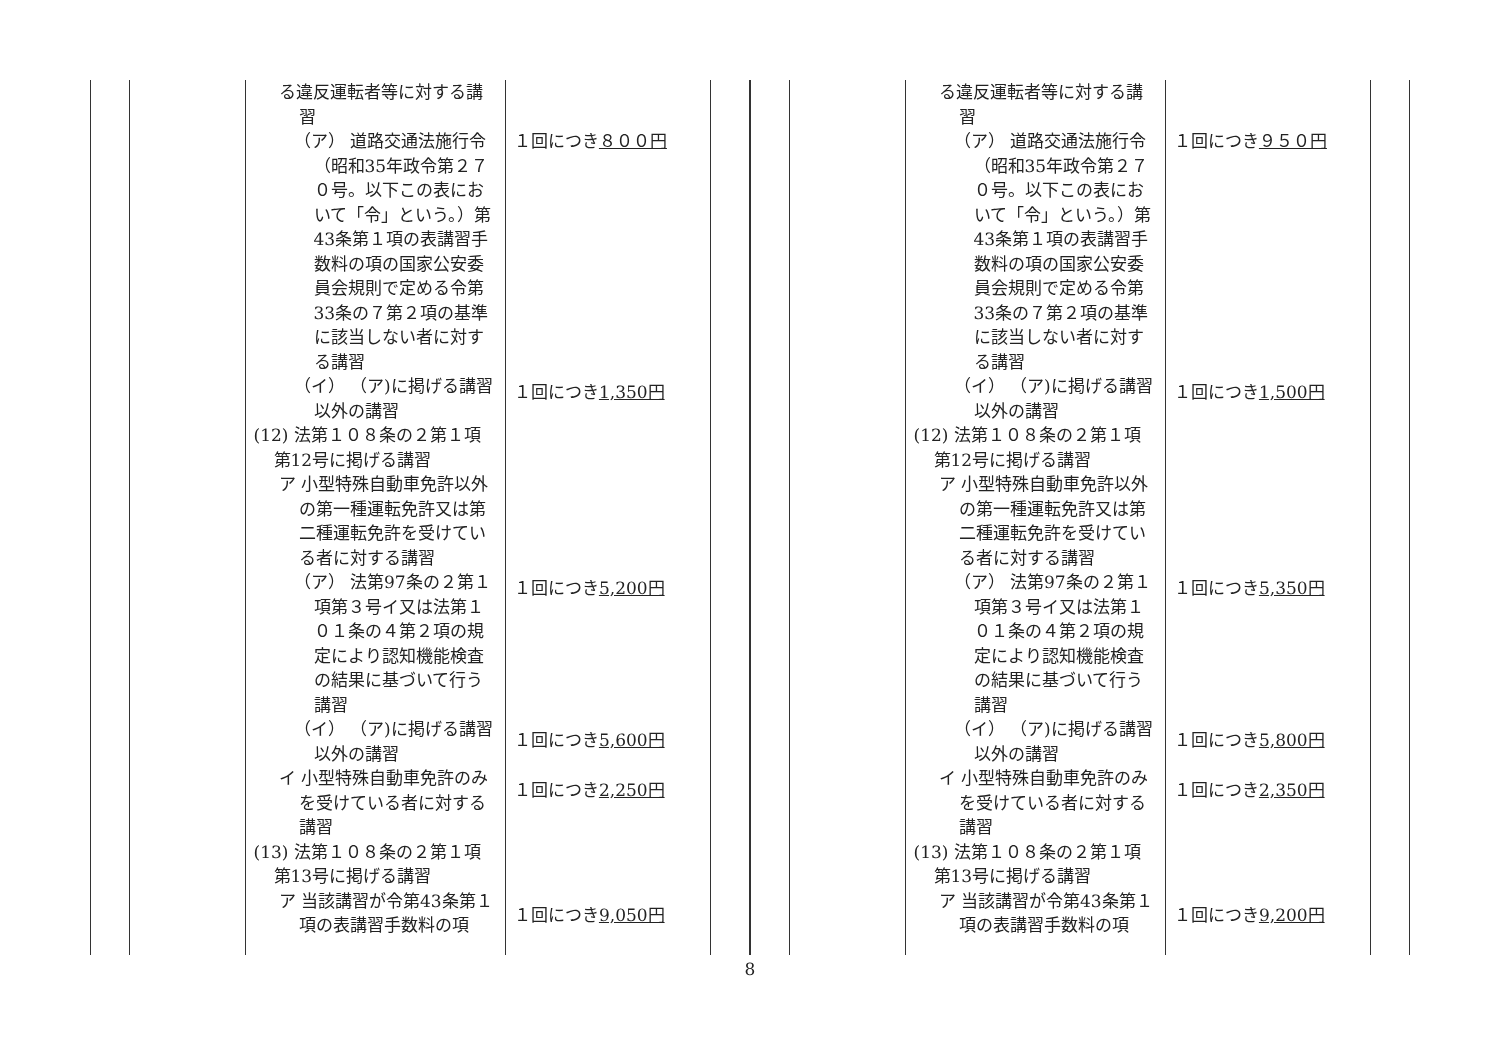| | | る違反運転者等に対する講習 （ア） 道路交通法施行令（昭和35年政令第２７０号。以下この表において「令」という。）第43条第１項の表講習手数料の項の国家公安委員会規則で定める令第33条の７第２項の基準に該当しない者に対する講習 （イ） （ア)に掲げる講習以外の講習 (12) 法第１０８条の２第１項第12号に掲げる講習 ア 小型特殊自動車免許以外の第一種運転免許又は第二種運転免許を受けている者に対する講習 （ア） 法第97条の２第１項第３号イ又は法第１０１条の４第２項の規定により認知機能検査の結果に基づいて行う講習 （イ） （ア)に掲げる講習以外の講習 イ 小型特殊自動車免許のみを受けている者に対する講習 (13) 法第１０８条の２第１項第13号に掲げる講習 ア 当該講習が令第43条第１項の表講習手数料の項 | １回につき ８００円 １回につき 1,350円 １回につき 5,200円 １回につき 5,600円 １回につき 2,250円 １回につき 9,050円 | |
| | | る違反運転者等に対する講習 （ア） 道路交通法施行令（昭和35年政令第２７０号。以下この表において「令」という。）第43条第１項の表講習手数料の項の国家公安委員会規則で定める令第33条の７第２項の基準に該当しない者に対する講習 （イ） （ア)に掲げる講習以外の講習 (12) 法第１０８条の２第１項第12号に掲げる講習 ア 小型特殊自動車免許以外の第一種運転免許又は第二種運転免許を受けている者に対する講習 （ア） 法第97条の２第１項第３号イ又は法第１０１条の４第２項の規定により認知機能検査の結果に基づいて行う講習 （イ） （ア)に掲げる講習以外の講習 イ 小型特殊自動車免許のみを受けている者に対する講習 (13) 法第１０８条の２第１項第13号に掲げる講習 ア 当該講習が令第43条第１項の表講習手数料の項 | １回につき ９５０円 １回につき 1,500円 １回につき 5,350円 １回につき 5,800円 １回につき 2,350円 １回につき 9,200円 | |
8